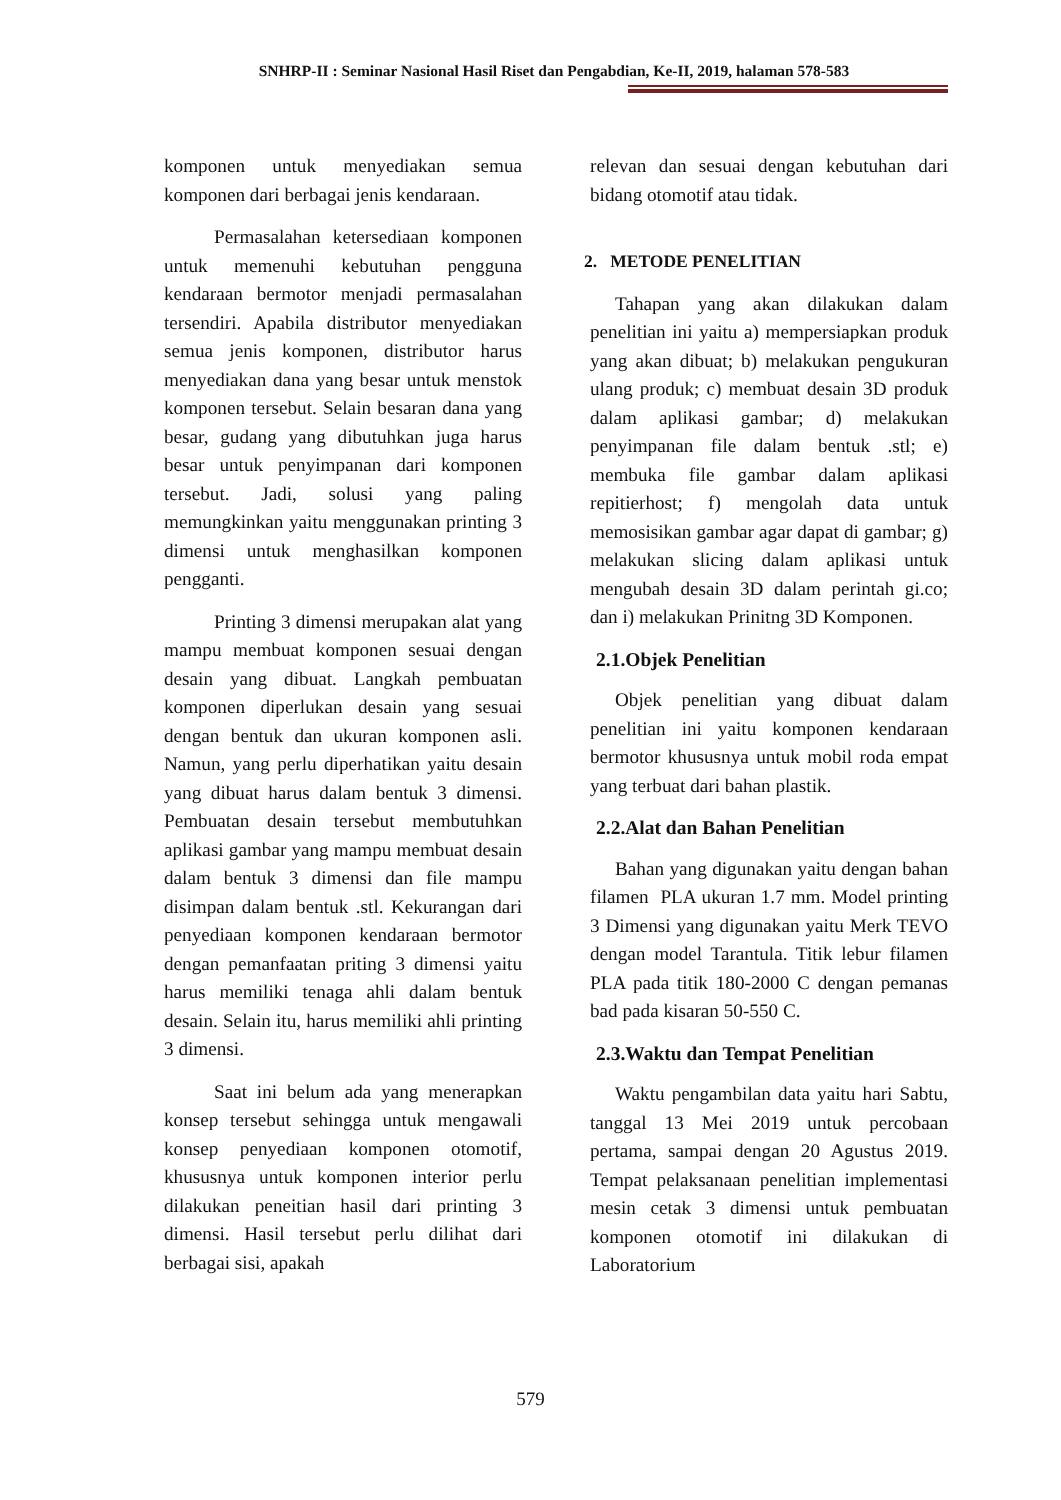SNHRP-II : Seminar Nasional Hasil Riset dan Pengabdian, Ke-II, 2019, halaman 578-583
komponen untuk menyediakan semua komponen dari berbagai jenis kendaraan.
Permasalahan ketersediaan komponen untuk memenuhi kebutuhan pengguna kendaraan bermotor menjadi permasalahan tersendiri. Apabila distributor menyediakan semua jenis komponen, distributor harus menyediakan dana yang besar untuk menstok komponen tersebut. Selain besaran dana yang besar, gudang yang dibutuhkan juga harus besar untuk penyimpanan dari komponen tersebut. Jadi, solusi yang paling memungkinkan yaitu menggunakan printing 3 dimensi untuk menghasilkan komponen pengganti.
Printing 3 dimensi merupakan alat yang mampu membuat komponen sesuai dengan desain yang dibuat. Langkah pembuatan komponen diperlukan desain yang sesuai dengan bentuk dan ukuran komponen asli. Namun, yang perlu diperhatikan yaitu desain yang dibuat harus dalam bentuk 3 dimensi. Pembuatan desain tersebut membutuhkan aplikasi gambar yang mampu membuat desain dalam bentuk 3 dimensi dan file mampu disimpan dalam bentuk .stl. Kekurangan dari penyediaan komponen kendaraan bermotor dengan pemanfaatan priting 3 dimensi yaitu harus memiliki tenaga ahli dalam bentuk desain. Selain itu, harus memiliki ahli printing 3 dimensi.
Saat ini belum ada yang menerapkan konsep tersebut sehingga untuk mengawali konsep penyediaan komponen otomotif, khususnya untuk komponen interior perlu dilakukan peneitian hasil dari printing 3 dimensi. Hasil tersebut perlu dilihat dari berbagai sisi, apakah
relevan dan sesuai dengan kebutuhan dari bidang otomotif atau tidak.
2. METODE PENELITIAN
Tahapan yang akan dilakukan dalam penelitian ini yaitu a) mempersiapkan produk yang akan dibuat; b) melakukan pengukuran ulang produk; c) membuat desain 3D produk dalam aplikasi gambar; d) melakukan penyimpanan file dalam bentuk .stl; e) membuka file gambar dalam aplikasi repitierhost; f) mengolah data untuk memosisikan gambar agar dapat di gambar; g) melakukan slicing dalam aplikasi untuk mengubah desain 3D dalam perintah gi.co; dan i) melakukan Prinitng 3D Komponen.
2.1.Objek Penelitian
Objek penelitian yang dibuat dalam penelitian ini yaitu komponen kendaraan bermotor khususnya untuk mobil roda empat yang terbuat dari bahan plastik.
2.2.Alat dan Bahan Penelitian
Bahan yang digunakan yaitu dengan bahan filamen PLA ukuran 1.7 mm. Model printing 3 Dimensi yang digunakan yaitu Merk TEVO dengan model Tarantula. Titik lebur filamen PLA pada titik 180-2000 C dengan pemanas bad pada kisaran 50-550 C.
2.3.Waktu dan Tempat Penelitian
Waktu pengambilan data yaitu hari Sabtu, tanggal 13 Mei 2019 untuk percobaan pertama, sampai dengan 20 Agustus 2019. Tempat pelaksanaan penelitian implementasi mesin cetak 3 dimensi untuk pembuatan komponen otomotif ini dilakukan di Laboratorium
579